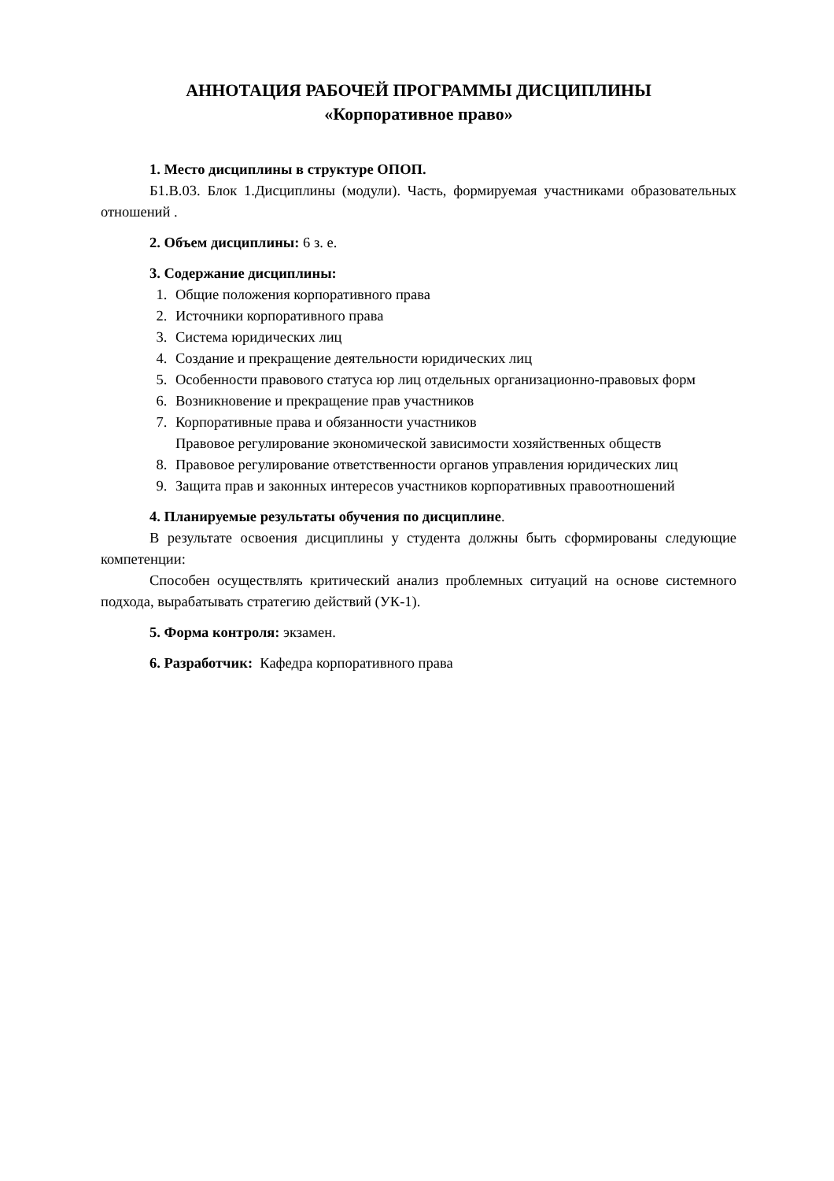АННОТАЦИЯ РАБОЧЕЙ ПРОГРАММЫ ДИСЦИПЛИНЫ
«Корпоративное право»
1. Место дисциплины в структуре ОПОП.
Б1.В.03. Блок 1.Дисциплины (модули). Часть, формируемая участниками образовательных отношений .
2. Объем дисциплины: 6 з. е.
3. Содержание дисциплины:
1. Общие положения корпоративного права
2. Источники корпоративного права
3. Система юридических лиц
4. Создание и прекращение деятельности юридических лиц
5. Особенности правового статуса юр лиц отдельных организационно-правовых форм
6. Возникновение и прекращение прав участников
7. Корпоративные права и обязанности участников
Правовое регулирование экономической зависимости хозяйственных обществ
8. Правовое регулирование ответственности органов управления юридических лиц
9. Защита прав и законных интересов участников корпоративных правоотношений
4. Планируемые результаты обучения по дисциплине.
В результате освоения дисциплины у студента должны быть сформированы следующие компетенции:
Способен осуществлять критический анализ проблемных ситуаций на основе системного подхода, вырабатывать стратегию действий (УК-1).
5. Форма контроля: экзамен.
6. Разработчик: Кафедра корпоративного права